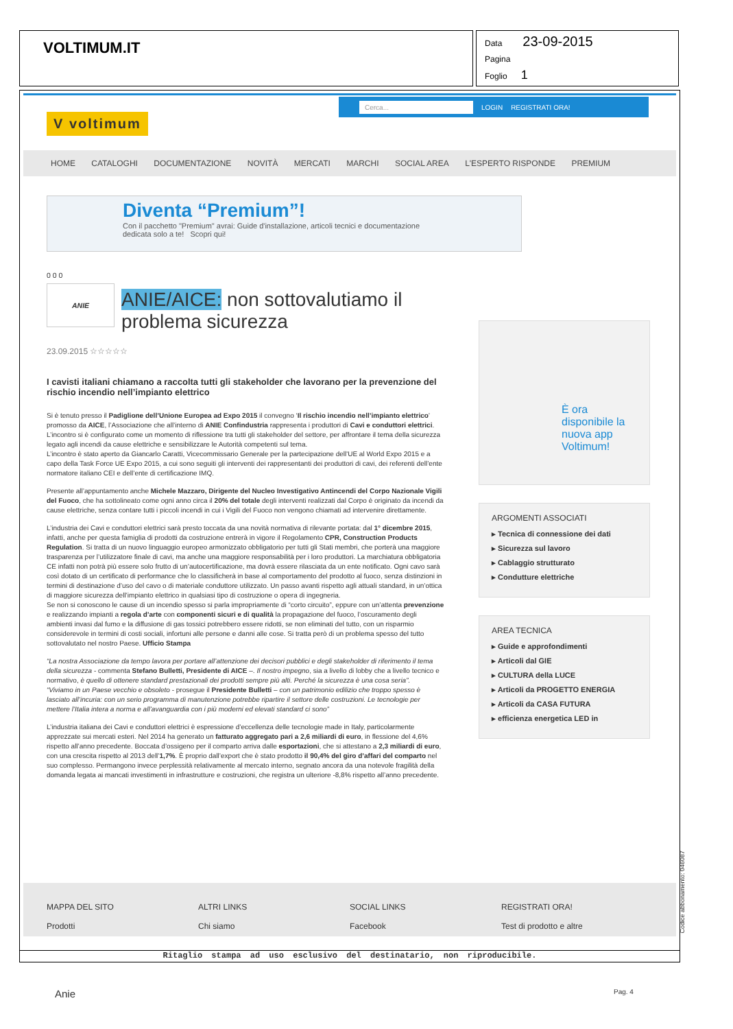VOLTIMUM.IT
Data 23-09-2015
Pagina
Foglio 1
V voltimum
Cerca... LOGIN REGISTRATI ORA!
HOME CATALOGHI DOCUMENTAZIONE NOVITÀ MERCATI MARCHI SOCIAL AREA L'ESPERTO RISPONDE PREMIUM
Diventa “Premium”!
Con il pacchetto "Premium" avrai: Guide d'installazione, articoli tecnici e documentazione dedicata solo a te! Scopri qui!
0 0 0
ANIE
ANIE/AICE: non sottovalutiamo il problema sicurezza
23.09.2015 ☆☆☆☆☆
I cavisti italiani chiamano a raccolta tutti gli stakeholder che lavorano per la prevenzione del rischio incendio nell’impianto elettrico
Si è tenuto presso il Padiglione dell’Unione Europea ad Expo 2015 il convegno ‘Il rischio incendio nell’impianto elettrico’ promosso da AICE, l’Associazione che all’interno di ANIE Confindustria rappresenta i produttori di Cavi e conduttori elettrici. L’incontro si è configurato come un momento di riflessione tra tutti gli stakeholder del settore, per affrontare il tema della sicurezza legato agli incendi da cause elettriche e sensibilizzare le Autorità competenti sul tema.
L’incontro è stato aperto da Giancarlo Caratti, Vicecommissario Generale per la partecipazione dell'UE al World Expo 2015 e a capo della Task Force UE Expo 2015, a cui sono seguiti gli interventi dei rappresentanti dei produttori di cavi, dei referenti dell’ente normatore italiano CEI e dell’ente di certificazione IMQ.
Presente all’appuntamento anche Michele Mazzaro, Dirigente del Nucleo Investigativo Antincendi del Corpo Nazionale Vigili del Fuoco, che ha sottolineato come ogni anno circa il 20% del totale degli interventi realizzati dal Corpo è originato da incendi da cause elettriche, senza contare tutti i piccoli incendi in cui i Vigili del Fuoco non vengono chiamati ad intervenire direttamente.
L’industria dei Cavi e conduttori elettrici sarà presto toccata da una novità normativa di rilevante portata: dal 1° dicembre 2015, infatti, anche per questa famiglia di prodotti da costruzione entrerà in vigore il Regolamento CPR, Construction Products Regulation. Si tratta di un nuovo linguaggio europeo armonizzato obbligatorio per tutti gli Stati membri, che porterà una maggiore trasparenza per l’utilizzatore finale di cavi, ma anche una maggiore responsabilità per i loro produttori. La marchiatura obbligatoria CE infatti non potrà più essere solo frutto di un’autocertificazione, ma dovrà essere rilasciata da un ente notificato. Ogni cavo sarà così dotato di un certificato di performance che lo classificherà in base al comportamento del prodotto al fuoco, senza distinzioni in termini di destinazione d’uso del cavo o di materiale conduttore utilizzato. Un passo avanti rispetto agli attuali standard, in un’ottica di maggiore sicurezza dell’impianto elettrico in qualsiasi tipo di costruzione o opera di ingegneria.
Se non si conoscono le cause di un incendio spesso si parla impropriamente di “corto circuito”, eppure con un’attenta prevenzione e realizzando impianti a regola d’arte con componenti sicuri e di qualità la propagazione del fuoco, l’oscuramento degli ambienti invasi dal fumo e la diffusione di gas tossici potrebbero essere ridotti, se non eliminati del tutto, con un risparmio considerevole in termini di costi sociali, infortuni alle persone e danni alle cose. Si tratta però di un problema spesso del tutto sottovalutato nel nostro Paese. Ufficio Stampa
“La nostra Associazione da tempo lavora per portare all’attenzione dei decisori pubblici e degli stakeholder di riferimento il tema della sicurezza - commenta Stefano Bulletti, Presidente di AICE –. Il nostro impegno, sia a livello di lobby che a livello tecnico e normativo, è quello di ottenere standard prestazionali dei prodotti sempre più alti. Perché la sicurezza è una cosa seria”.
“Viviamo in un Paese vecchio e obsoleto - prosegue il Presidente Bulletti – con un patrimonio edilizio che troppo spesso è lasciato all’incuria: con un serio programma di manutenzione potrebbe ripartire il settore delle costruzioni. Le tecnologie per mettere l’Italia intera a norma e all’avanguardia con i più moderni ed elevati standard ci sono”
L’industria italiana dei Cavi e conduttori elettrici è espressione d’eccellenza delle tecnologie made in Italy, particolarmente apprezzate sui mercati esteri. Nel 2014 ha generato un fatturato aggregato pari a 2,6 miliardi di euro, in flessione del 4,6% rispetto all’anno precedente. Boccata d’ossigeno per il comparto arriva dalle esportazioni, che si attestano a 2,3 miliardi di euro, con una crescita rispetto al 2013 dell’1,7%. È proprio dall’export che è stato prodotto il 90,4% del giro d’affari del comparto nel suo complesso. Permangono invece perplessità relativamente al mercato interno, segnato ancora da una notevole fragilità della domanda legata ai mancati investimenti in infrastrutture e costruzioni, che registra un ulteriore -8,8% rispetto all’anno precedente.
È ora disponibile la nuova app Voltimum!
ARGOMENTI ASSOCIATI
▸ Tecnica di connessione dei dati
▸ Sicurezza sul lavoro
▸ Cablaggio strutturato
▸ Condutture elettriche
AREA TECNICA
▸ Guide e approfondimenti
▸ Articoli dal GIE
▸ CULTURA della LUCE
▸ Articoli da PROGETTO ENERGIA
▸ Articoli da CASA FUTURA
▸ efficienza energetica LED in
MAPPA DEL SITO
Prodotti
ALTRI LINKS
Chi siamo
SOCIAL LINKS
Facebook
REGISTRATI ORA!
Test di prodotto e altre
Ritaglio stampa ad uso esclusivo del destinatario, non riproducibile.
Codice abbonamento: 046087
Anie Pag. 4